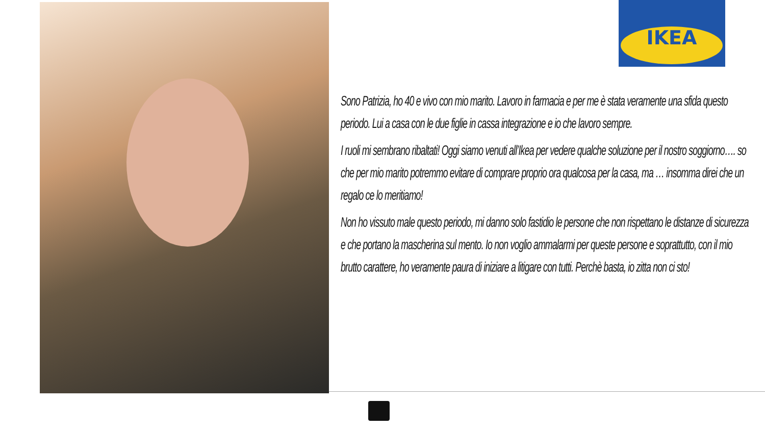IKEA
Sono Patrizia, ho 40 e vivo con mio marito. Lavoro in farmacia e per me è stata veramente una sfida questo periodo. Lui a casa con le due figlie in cassa integrazione e io che lavoro sempre.
I ruoli mi sembrano ribaltati! Oggi siamo venuti all’Ikea per vedere qualche soluzione per il nostro soggiorno…. so che per mio marito potremmo evitare di comprare proprio ora qualcosa per la casa, ma … insomma direi che un regalo ce lo meritiamo!
Non ho vissuto male questo periodo, mi danno solo fastidio le persone che non rispettano le distanze di sicurezza e che portano la mascherina sul mento. Io non voglio ammalarmi per queste persone e soprattutto, con il mio brutto carattere, ho veramente paura di iniziare a litigare con tutti. Perchè basta, io zitta non ci sto!